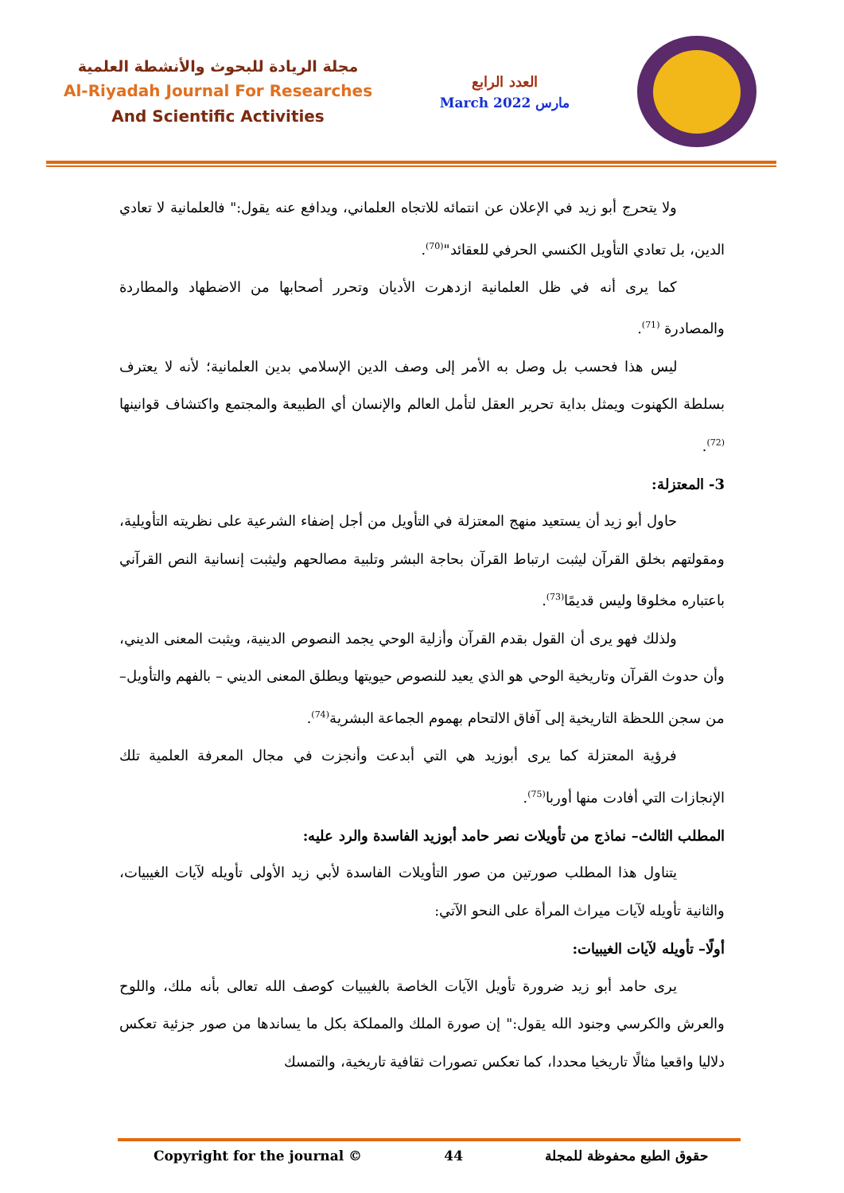مجلة الريادة للبحوث والأنشطة العلمية
Al-Riyadah Journal For Researches
And Scientific Activities
العدد الرابع
March 2022 مارس
ولا يتحرج أبو زيد في الإعلان عن انتمائه للاتجاه العلماني، ويدافع عنه يقول:" فالعلمانية لا تعادي الدين، بل تعادي التأويل الكنسي الحرفي للعقائد"<sup>(70)</sup>.
كما يرى أنه في ظل العلمانية ازدهرت الأديان وتحرر أصحابها من الاضطهاد والمطاردة والمصادرة <sup>(71)</sup>.
ليس هذا فحسب بل وصل به الأمر إلى وصف الدين الإسلامي بدين العلمانية؛ لأنه لا يعترف بسلطة الكهنوت ويمثل بداية تحرير العقل لتأمل العالم والإنسان أي الطبيعة والمجتمع واكتشاف قوانينها <sup>(72)</sup>.
3- المعتزلة:
حاول أبو زيد أن يستعيد منهج المعتزلة في التأويل من أجل إضفاء الشرعية على نظريته التأويلية، ومقولتهم بخلق القرآن ليثبت ارتباط القرآن بحاجة البشر وتلبية مصالحهم وليثبت إنسانية النص القرآني باعتباره مخلوقا وليس قديمًا<sup>(73)</sup>.
ولذلك فهو يرى أن القول بقدم القرآن وأزلية الوحي يجمد النصوص الدينية، ويثبت المعنى الديني، وأن حدوث القرآن وتاريخية الوحي هو الذي يعيد للنصوص حيويتها ويطلق المعنى الديني – بالفهم والتأويل– من سجن اللحظة التاريخية إلى آفاق الالتحام بهموم الجماعة البشرية<sup>(74)</sup>.
فرؤية المعتزلة كما يرى أبوزيد هي التي أبدعت وأنجزت في مجال المعرفة العلمية تلك الإنجازات التي أفادت منها أوربا<sup>(75)</sup>.
المطلب الثالث– نماذج من تأويلات نصر حامد أبوزيد الفاسدة والرد عليه:
يتناول هذا المطلب صورتين من صور التأويلات الفاسدة لأبي زيد الأولى تأويله لآيات الغيبيات، والثانية تأويله لآيات ميراث المرأة على النحو الآتي:
أولًا– تأويله لآيات الغيبيات:
يرى حامد أبو زيد ضرورة تأويل الآيات الخاصة بالغيبيات كوصف الله تعالى بأنه ملك، واللوح والعرش والكرسي وجنود الله يقول:" إن صورة الملك والمملكة بكل ما يساندها من صور جزئية تعكس دلاليا واقعيا مثالًا تاريخيا محددا، كما تعكس تصورات ثقافية تاريخية، والتمسك
Copyright for the journal © 44 حقوق الطبع محفوظة للمجلة